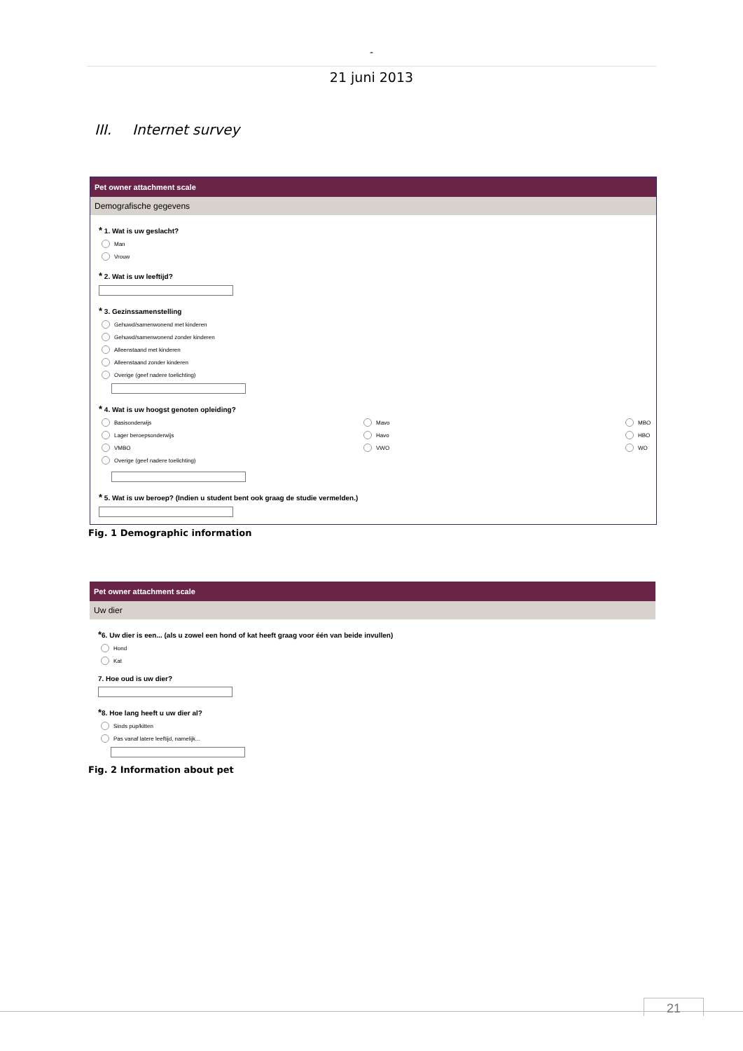-
21 juni 2013
III. Internet survey
Pet owner attachment scale
Demografische gegevens
* 1. Wat is uw geslacht?
Man
Vrouw
* 2. Wat is uw leeftijd?
* 3. Gezinssamenstelling
Gehuwd/samenwonend met kinderen
Gehuwd/samenwonend zonder kinderen
Alleenstaand met kinderen
Alleenstaand zonder kinderen
Overige (geef nadere toelichting)
* 4. Wat is uw hoogst genoten opleiding?
Basisonderwijs
Lager beroepsonderwijs
VMBO
Overige (geef nadere toelichting)
Mavo
Havo
VWO
MBO
HBO
WO
* 5. Wat is uw beroep? (Indien u student bent ook graag de studie vermelden.)
Fig. 1 Demographic information
Pet owner attachment scale
Uw dier
*6. Uw dier is een... (als u zowel een hond of kat heeft graag voor één van beide invullen)
Hond
Kat
7. Hoe oud is uw dier?
*8. Hoe lang heeft u uw dier al?
Sinds pup/kitten
Pas vanaf latere leeftijd, namelijk...
Fig. 2 Information about pet
21